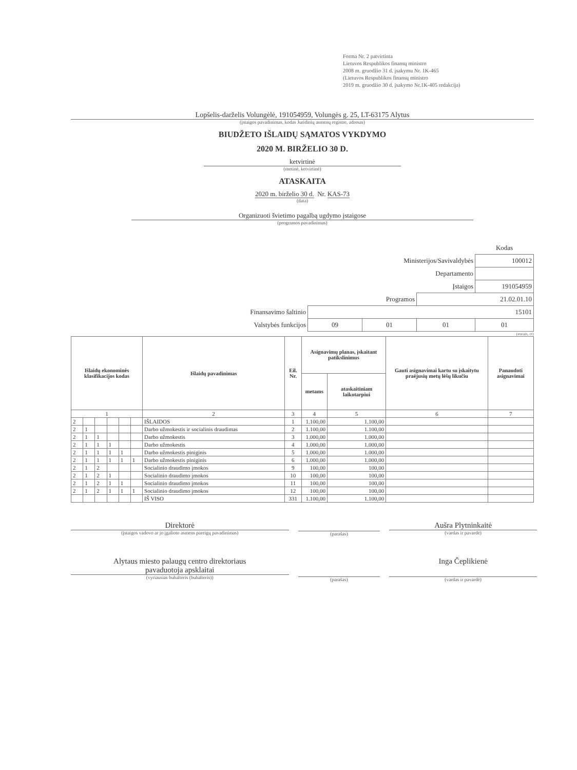Forma Nr. 2 patvirtinta
Lietuvos Respublikos finansų ministro
2008 m. gruodžio 31 d. įsakymu Nr. 1K-465
(Lietuvos Respublikos finansų ministro
2019 m. gruodžio 30 d. įsakymo Nr.1K-405 redakcija)
Lopšelis-darželis Volungėlė, 191054959, Volungės g. 25, LT-63175 Alytus
(įstaigos pavadinimas, kodas Juridinių asmenų registre, adresas)
BIUDŽETO IŠLAIDŲ SĄMATOS VYKDYMO
2020 M. BIRŽELIO 30 D.
ketvirtinė
(metinė, ketvirtinė)
ATASKAITA
2020 m. birželio 30 d. Nr. KAS-73
(data)
Organizuoti švietimo pagalbą ugdymo įstaigose
(programos pavadinimas)
| | | | | Kodas |
| Ministerijos/Savivaldybės | | | | 100012 |
| Departamento | | | | |
| Įstaigos | | | | 191054959 |
| Programos | | | 21.02.01.10 | |
| Finansavimo šaltinio | 15101 | | | |
| Valstybės funkcijos | 09 | 01 | 01 | 01 |
(eurais, ct)
| Išlaidų ekonominės klasifikacijos kodas | | | | | | Išlaidų pavadinimas | Eil. Nr. | Asignavimų planas, įskaitant patikslinimus | | Gauti asignavimai kartu su įskaitytu praėjusių metų lėšų likučiu | Panaudoti asignavimai |
| --- | --- | --- | --- | --- | --- | --- | --- | --- | --- | --- | --- |
| | | | | | | | | metams | ataskaitiniam laikotarpiui | | |
| 1 | | | | | | 2 | 3 | 4 | 5 | 6 | 7 |
| 2 | | | | | | IŠLAIDOS | 1 | 1.100,00 | 1.100,00 | | |
| 2 | 1 | | | | | Darbo užmokestis ir socialinis draudimas | 2 | 1.100,00 | 1.100,00 | | |
| 2 | 1 | 1 | | | | Darbo užmokestis | 3 | 1.000,00 | 1.000,00 | | |
| 2 | 1 | 1 | 1 | | | Darbo užmokestis | 4 | 1.000,00 | 1.000,00 | | |
| 2 | 1 | 1 | 1 | 1 | | Darbo užmokestis piniginis | 5 | 1.000,00 | 1.000,00 | | |
| 2 | 1 | 1 | 1 | 1 | 1 | Darbo užmokestis piniginis | 6 | 1.000,00 | 1.000,00 | | |
| 2 | 1 | 2 | | | | Socialinio draudimo įmokos | 9 | 100,00 | 100,00 | | |
| 2 | 1 | 2 | 1 | | | Socialinio draudimo įmokos | 10 | 100,00 | 100,00 | | |
| 2 | 1 | 2 | 1 | 1 | | Socialinio draudimo įmokos | 11 | 100,00 | 100,00 | | |
| 2 | 1 | 2 | 1 | 1 | 1 | Socialinio draudimo įmokos | 12 | 100,00 | 100,00 | | |
| | | | | | | IŠ VISO | 331 | 1.100,00 | 1.100,00 | | |
Direktorė
(įstaigos vadovo ar jo įgalioto asmens pareigų pavadinimas)
(parašas)
Aušra Plytninkaitė
(vardas ir pavardė)
Alytaus miesto palaugų centro direktoriaus
pavaduotoja apsklaitai
(vyriausias buhalteris (buhalteris))
(parašas)
Inga Čeplikienė
(vardas ir pavardė)